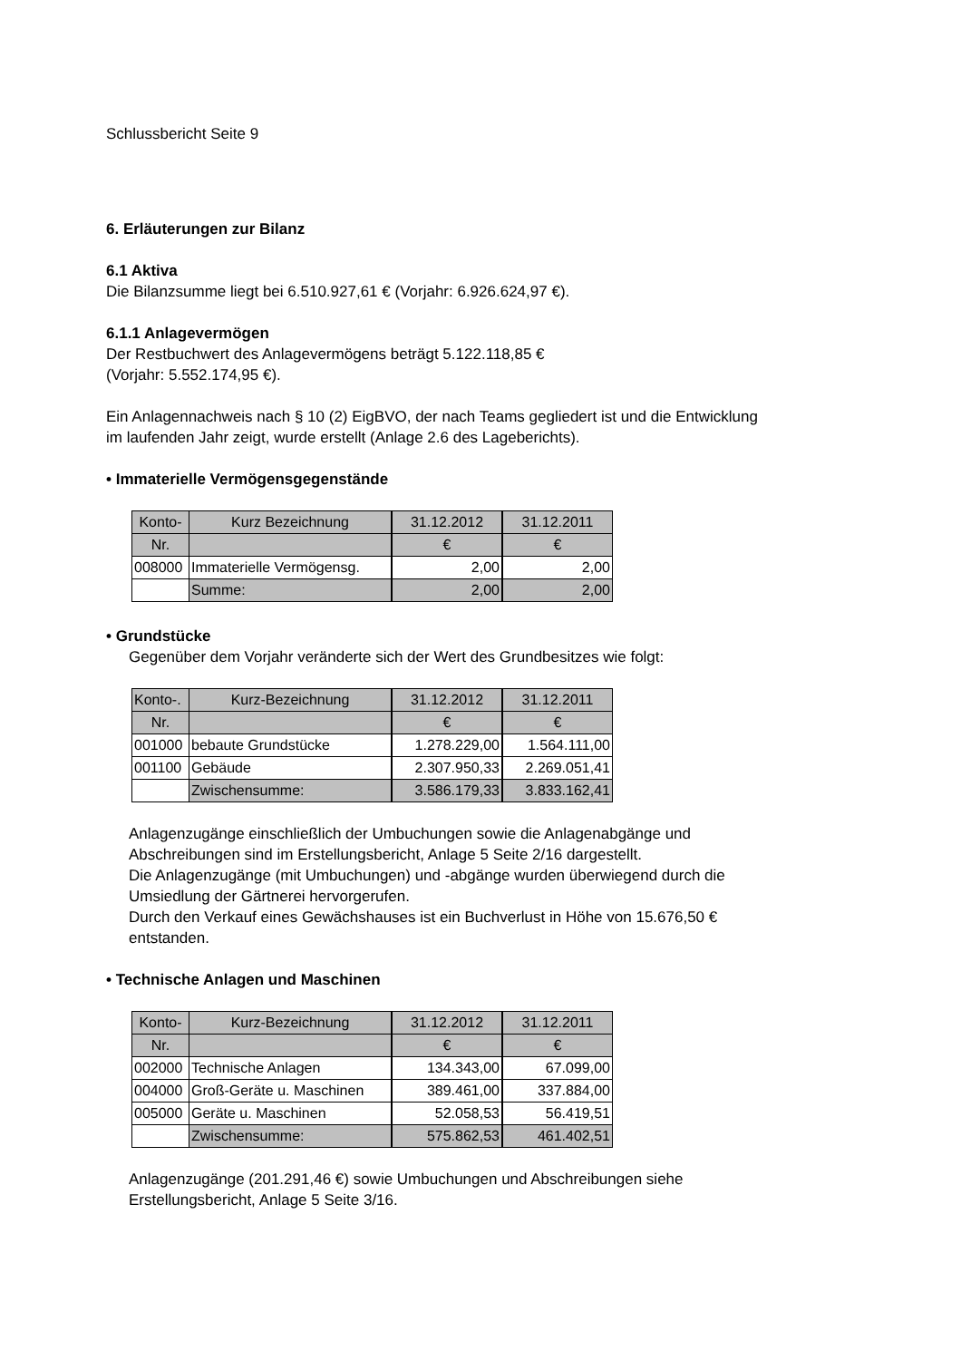Schlussbericht Seite 9
6. Erläuterungen zur Bilanz
6.1 Aktiva
Die Bilanzsumme liegt bei 6.510.927,61 € (Vorjahr: 6.926.624,97 €).
6.1.1 Anlagevermögen
Der Restbuchwert des Anlagevermögens beträgt 5.122.118,85 €
(Vorjahr: 5.552.174,95 €).
Ein Anlagennachweis nach § 10 (2) EigBVO, der nach Teams gegliedert ist und die Entwicklung im laufenden Jahr zeigt, wurde erstellt (Anlage 2.6 des Lageberichts).
• Immaterielle Vermögensgegenstände
| Konto- | Kurz Bezeichnung | 31.12.2012 | 31.12.2011 |
| Nr. | | € | € |
| 008000 | Immaterielle Vermögensg. | 2,00 | 2,00 |
| | Summe: | 2,00 | 2,00 |
• Grundstücke
Gegenüber dem Vorjahr veränderte sich der Wert des Grundbesitzes wie folgt:
| Konto-. | Kurz-Bezeichnung | 31.12.2012 | 31.12.2011 |
| Nr. | | € | € |
| 001000 | bebaute Grundstücke | 1.278.229,00 | 1.564.111,00 |
| 001100 | Gebäude | 2.307.950,33 | 2.269.051,41 |
| | Zwischensumme: | 3.586.179,33 | 3.833.162,41 |
Anlagenzugänge einschließlich der Umbuchungen sowie die Anlagenabgänge und Abschreibungen sind im Erstellungsbericht, Anlage 5 Seite 2/16 dargestellt.
Die Anlagenzugänge (mit Umbuchungen) und -abgänge wurden überwiegend durch die Umsiedlung der Gärtnerei hervorgerufen.
Durch den Verkauf eines Gewächshauses ist ein Buchverlust in Höhe von 15.676,50 € entstanden.
• Technische Anlagen und Maschinen
| Konto- | Kurz-Bezeichnung | 31.12.2012 | 31.12.2011 |
| Nr. | | € | € |
| 002000 | Technische Anlagen | 134.343,00 | 67.099,00 |
| 004000 | Groß-Geräte u. Maschinen | 389.461,00 | 337.884,00 |
| 005000 | Geräte u. Maschinen | 52.058,53 | 56.419,51 |
| | Zwischensumme: | 575.862,53 | 461.402,51 |
Anlagenzugänge (201.291,46 €) sowie Umbuchungen und Abschreibungen siehe Erstellungsbericht, Anlage 5 Seite 3/16.